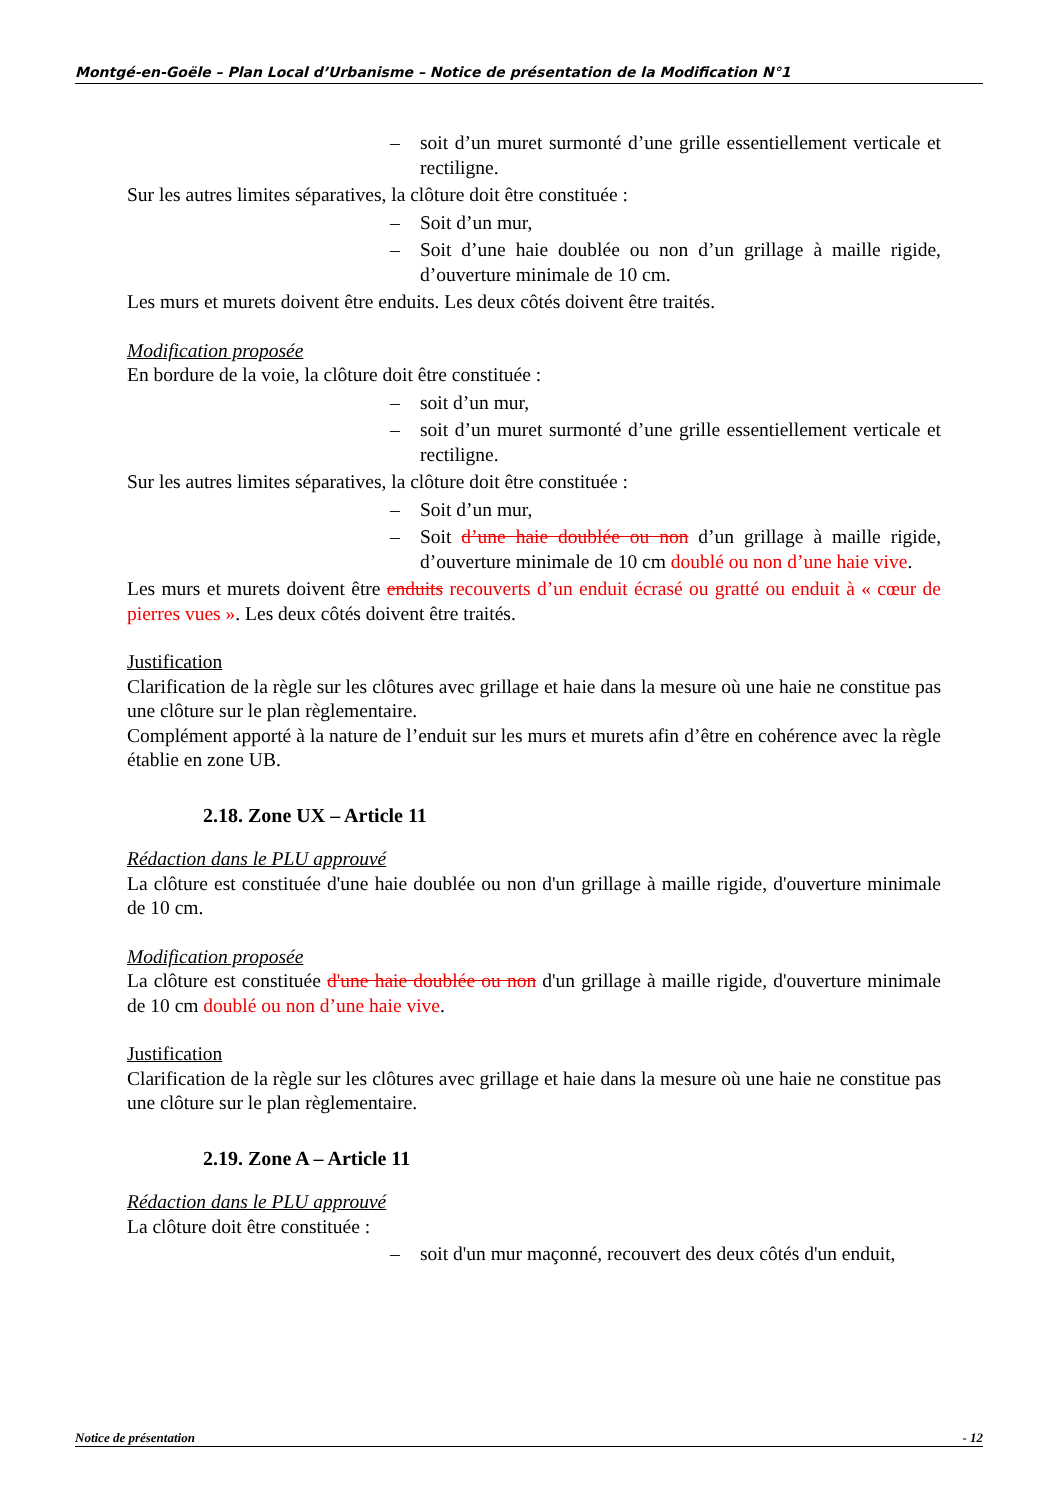Montgé-en-Goële – Plan Local d’Urbanisme – Notice de présentation de la Modification N°1
– soit d’un muret surmonté d’une grille essentiellement verticale et rectiligne.
Sur les autres limites séparatives, la clôture doit être constituée :
– Soit d’un mur,
– Soit d’une haie doublée ou non d’un grillage à maille rigide, d’ouverture minimale de 10 cm.
Les murs et murets doivent être enduits. Les deux côtés doivent être traités.
Modification proposée
En bordure de la voie, la clôture doit être constituée :
– soit d’un mur,
– soit d’un muret surmonté d’une grille essentiellement verticale et rectiligne.
Sur les autres limites séparatives, la clôture doit être constituée :
– Soit d’un mur,
– Soit d’une haie doublée ou non d’un grillage à maille rigide, d’ouverture minimale de 10 cm doublé ou non d’une haie vive.
Les murs et murets doivent être enduits recouverts d’un enduit écrasé ou gratté ou enduit à « cœur de pierres vues ». Les deux côtés doivent être traités.
Justification
Clarification de la règle sur les clôtures avec grillage et haie dans la mesure où une haie ne constitue pas une clôture sur le plan règlementaire.
Complément apporté à la nature de l’enduit sur les murs et murets afin d’être en cohérence avec la règle établie en zone UB.
2.18. Zone UX – Article 11
Rédaction dans le PLU approuvé
La clôture est constituée d'une haie doublée ou non d'un grillage à maille rigide, d'ouverture minimale de 10 cm.
Modification proposée
La clôture est constituée d'une haie doublée ou non d'un grillage à maille rigide, d'ouverture minimale de 10 cm doublé ou non d’une haie vive.
Justification
Clarification de la règle sur les clôtures avec grillage et haie dans la mesure où une haie ne constitue pas une clôture sur le plan règlementaire.
2.19. Zone A – Article 11
Rédaction dans le PLU approuvé
La clôture doit être constituée :
– soit d'un mur maçonné, recouvert des deux côtés d'un enduit,
Notice de présentation - 12